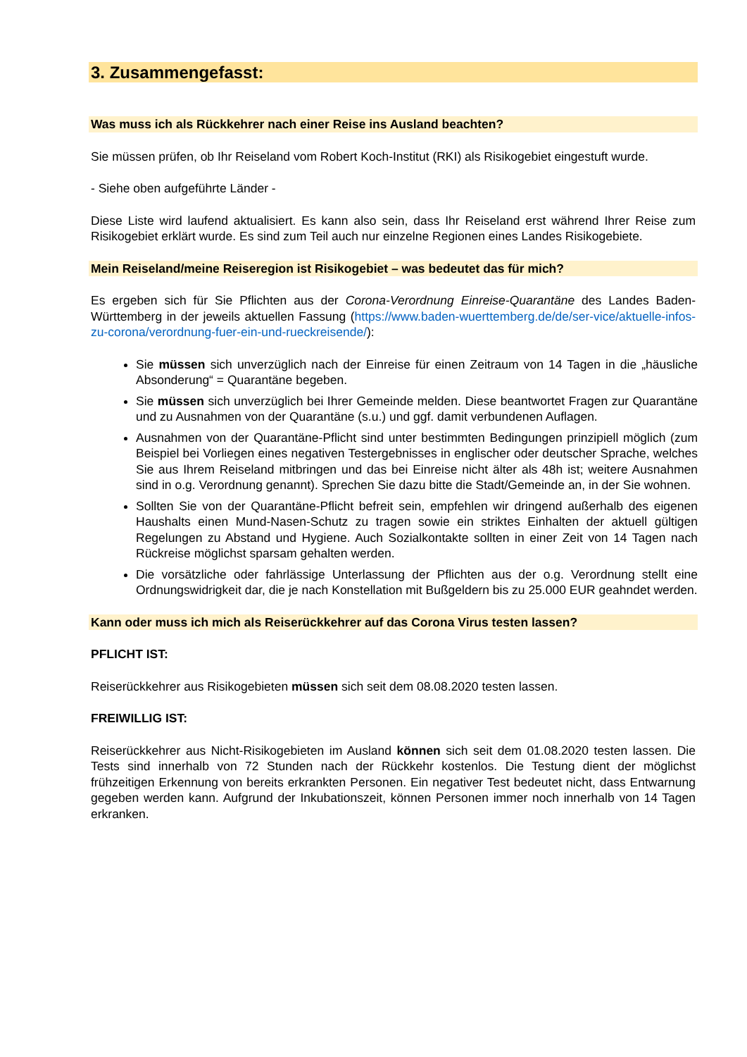3. Zusammengefasst:
Was muss ich als Rückkehrer nach einer Reise ins Ausland beachten?
Sie müssen prüfen, ob Ihr Reiseland vom Robert Koch-Institut (RKI) als Risikogebiet eingestuft wurde.
- Siehe oben aufgeführte Länder -
Diese Liste wird laufend aktualisiert. Es kann also sein, dass Ihr Reiseland erst während Ihrer Reise zum Risikogebiet erklärt wurde. Es sind zum Teil auch nur einzelne Regionen eines Landes Risikogebiete.
Mein Reiseland/meine Reiseregion ist Risikogebiet – was bedeutet das für mich?
Es ergeben sich für Sie Pflichten aus der Corona-Verordnung Einreise-Quarantäne des Landes Baden-Württemberg in der jeweils aktuellen Fassung (https://www.baden-wuerttemberg.de/de/ser-vice/aktuelle-infos-zu-corona/verordnung-fuer-ein-und-rueckreisende/):
Sie müssen sich unverzüglich nach der Einreise für einen Zeitraum von 14 Tagen in die „häusliche Absonderung“ = Quarantäne begeben.
Sie müssen sich unverzüglich bei Ihrer Gemeinde melden. Diese beantwortet Fragen zur Quarantäne und zu Ausnahmen von der Quarantäne (s.u.) und ggf. damit verbundenen Auflagen.
Ausnahmen von der Quarantäne-Pflicht sind unter bestimmten Bedingungen prinzipiell möglich (zum Beispiel bei Vorliegen eines negativen Testergebnisses in englischer oder deutscher Sprache, welches Sie aus Ihrem Reiseland mitbringen und das bei Einreise nicht älter als 48h ist; weitere Ausnahmen sind in o.g. Verordnung genannt). Sprechen Sie dazu bitte die Stadt/Gemeinde an, in der Sie wohnen.
Sollten Sie von der Quarantäne-Pflicht befreit sein, empfehlen wir dringend außerhalb des eigenen Haushalts einen Mund-Nasen-Schutz zu tragen sowie ein striktes Einhalten der aktuell gültigen Regelungen zu Abstand und Hygiene. Auch Sozialkontakte sollten in einer Zeit von 14 Tagen nach Rückreise möglichst sparsam gehalten werden.
Die vorsätzliche oder fahrlässige Unterlassung der Pflichten aus der o.g. Verordnung stellt eine Ordnungswidrigkeit dar, die je nach Konstellation mit Bußgeldern bis zu 25.000 EUR geahndet werden.
Kann oder muss ich mich als Reiserückkehrer auf das Corona Virus testen lassen?
PFLICHT IST:
Reiserückkehrer aus Risikogebieten müssen sich seit dem 08.08.2020 testen lassen.
FREIWILLIG IST:
Reiserückkehrer aus Nicht-Risikogebieten im Ausland können sich seit dem 01.08.2020 testen lassen. Die Tests sind innerhalb von 72 Stunden nach der Rückkehr kostenlos. Die Testung dient der möglichst frühzeitigen Erkennung von bereits erkrankten Personen. Ein negativer Test bedeutet nicht, dass Entwarnung gegeben werden kann. Aufgrund der Inkubationszeit, können Personen immer noch innerhalb von 14 Tagen erkranken.